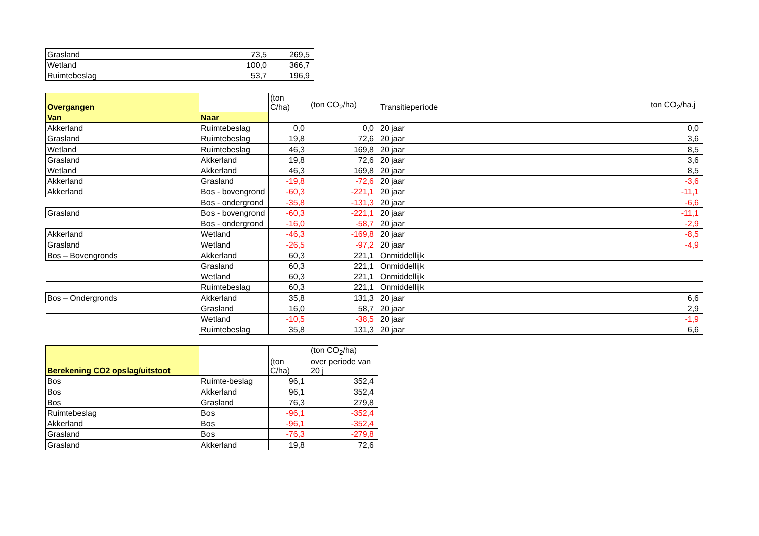| Grasland | 73,5 | 269,5 |
| Wetland | 100,0 | 366,7 |
| Ruimtebeslag | 53,7 | 196,9 |
| Overgangen | | (ton C/ha) | (ton CO<sub>2</sub>/ha) | Transitieperiode | ton CO<sub>2</sub>/ha.j |
| --- | --- | --- | --- | --- | --- |
| Van | Naar | | | | |
| Akkerland | Ruimtebeslag | 0,0 | 0,0 | 20 jaar | 0,0 |
| Grasland | Ruimtebeslag | 19,8 | 72,6 | 20 jaar | 3,6 |
| Wetland | Ruimtebeslag | 46,3 | 169,8 | 20 jaar | 8,5 |
| Grasland | Akkerland | 19,8 | 72,6 | 20 jaar | 3,6 |
| Wetland | Akkerland | 46,3 | 169,8 | 20 jaar | 8,5 |
| Akkerland | Grasland | -19,8 | -72,6 | 20 jaar | -3,6 |
| Akkerland | Bos - bovengrond | -60,3 | -221,1 | 20 jaar | -11,1 |
| | Bos - ondergrond | -35,8 | -131,3 | 20 jaar | -6,6 |
| Grasland | Bos - bovengrond | -60,3 | -221,1 | 20 jaar | -11,1 |
| | Bos - ondergrond | -16,0 | -58,7 | 20 jaar | -2,9 |
| Akkerland | Wetland | -46,3 | -169,8 | 20 jaar | -8,5 |
| Grasland | Wetland | -26,5 | -97,2 | 20 jaar | -4,9 |
| Bos – Bovengronds | Akkerland | 60,3 | 221,1 | Onmiddellijk | |
| | Grasland | 60,3 | 221,1 | Onmiddellijk | |
| | Wetland | 60,3 | 221,1 | Onmiddellijk | |
| | Ruimtebeslag | 60,3 | 221,1 | Onmiddellijk | |
| Bos – Ondergronds | Akkerland | 35,8 | 131,3 | 20 jaar | 6,6 |
| | Grasland | 16,0 | 58,7 | 20 jaar | 2,9 |
| | Wetland | -10,5 | -38,5 | 20 jaar | -1,9 |
| | Ruimtebeslag | 35,8 | 131,3 | 20 jaar | 6,6 |
| Berekening CO2 opslag/uitstoot | | (ton C/ha) | (ton CO<sub>2</sub>/ha) over periode van 20 j |
| --- | --- | --- | --- |
| Bos | Ruimte-beslag | 96,1 | 352,4 |
| Bos | Akkerland | 96,1 | 352,4 |
| Bos | Grasland | 76,3 | 279,8 |
| Ruimtebeslag | Bos | -96,1 | -352,4 |
| Akkerland | Bos | -96,1 | -352,4 |
| Grasland | Bos | -76,3 | -279,8 |
| Grasland | Akkerland | 19,8 | 72,6 |